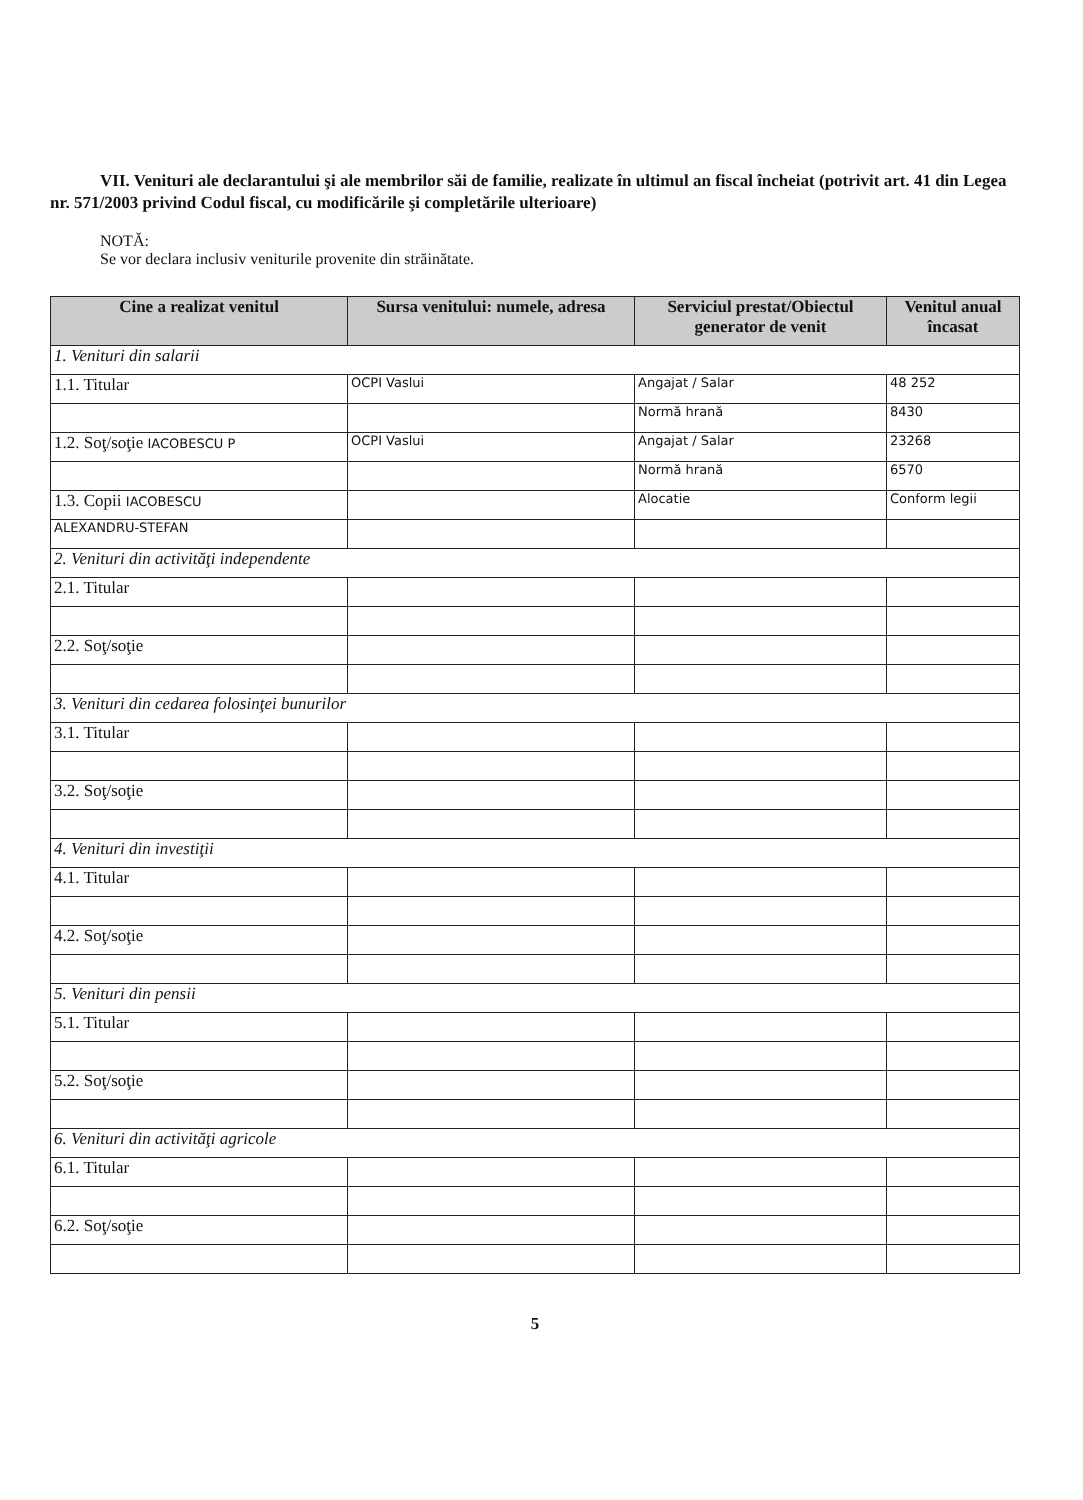VII. Venituri ale declarantului şi ale membrilor săi de familie, realizate în ultimul an fiscal încheiat (potrivit art. 41 din Legea nr. 571/2003 privind Codul fiscal, cu modificările şi completările ulterioare)
NOTĂ:
Se vor declara inclusiv veniturile provenite din străinătate.
| Cine a realizat venitul | Sursa venitului: numele, adresa | Serviciul prestat/Obiectul generator de venit | Venitul anual încasat |
| --- | --- | --- | --- |
| 1. Venituri din salarii | | | |
| 1.1. Titular | OCPI Vaslui | Angajat / Salar | 48 252 |
| | | Normă hrană | 8430 |
| 1.2. Soţ/soţie IACOBESCU P | OCPI Vaslui | Angajat / Salar | 23268 |
| | | Normă hrană | 6570 |
| 1.3. Copii IACOBESCU | | Alocatie | Conform legii |
| ALEXANDRU-STEFAN | | | |
| 2. Venituri din activităţi independente | | | |
| 2.1. Titular | | | |
| 2.2. Soţ/soţie | | | |
| 3. Venituri din cedarea folosinţei bunurilor | | | |
| 3.1. Titular | | | |
| 3.2. Soţ/soţie | | | |
| 4. Venituri din investiţii | | | |
| 4.1. Titular | | | |
| 4.2. Soţ/soţie | | | |
| 5. Venituri din pensii | | | |
| 5.1. Titular | | | |
| 5.2. Soţ/soţie | | | |
| 6. Venituri din activităţi agricole | | | |
| 6.1. Titular | | | |
| 6.2. Soţ/soţie | | | |
5